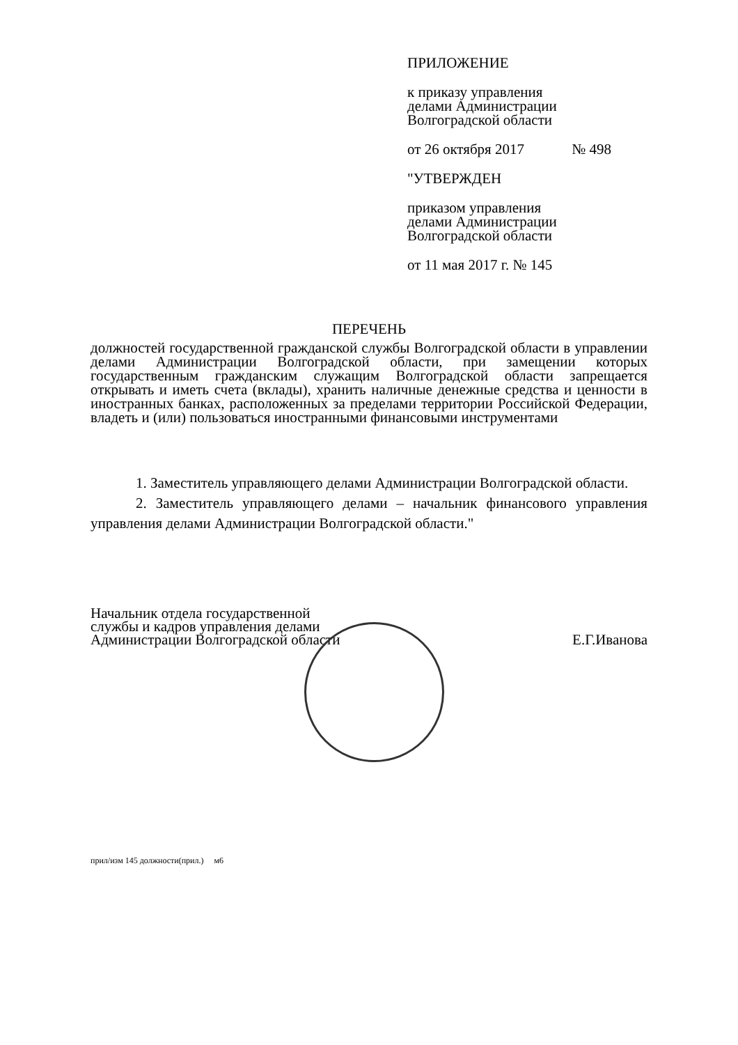ПРИЛОЖЕНИЕ
к приказу управления
делами Администрации
Волгоградской области
от 26 октября 2017 № 498
"УТВЕРЖДЕН
приказом управления
делами Администрации
Волгоградской области
от 11 мая 2017 г. № 145
ПЕРЕЧЕНЬ
должностей государственной гражданской службы Волгоградской области в управлении делами Администрации Волгоградской области, при замещении которых государственным гражданским служащим Волгоградской области запрещается открывать и иметь счета (вклады), хранить наличные денежные средства и ценности в иностранных банках, расположенных за пределами территории Российской Федерации, владеть и (или) пользоваться иностранными финансовыми инструментами
1. Заместитель управляющего делами Администрации Волгоградской области.
2. Заместитель управляющего делами – начальник финансового управления управления делами Администрации Волгоградской области."
Начальник отдела государственной
службы и кадров управления делами
Администрации Волгоградской области
Е.Г.Иванова
прил/изм 145 должности(прил.) м6